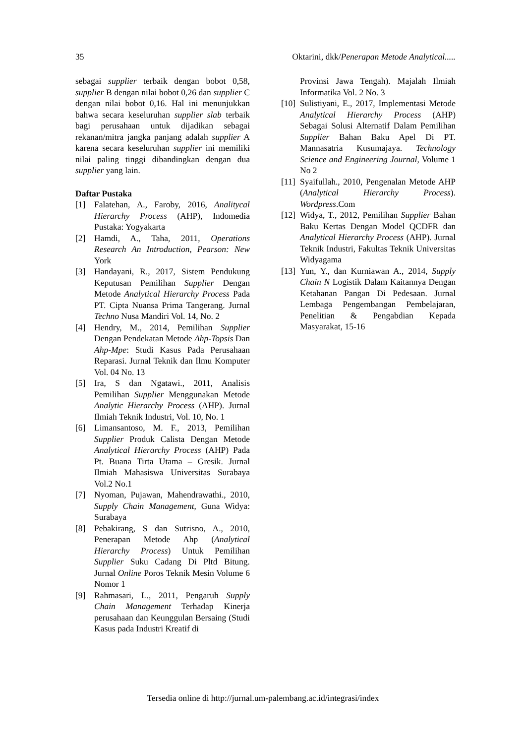35 Oktarini, dkk/Penerapan Metode Analytical.....
sebagai supplier terbaik dengan bobot 0,58, supplier B dengan nilai bobot 0,26 dan supplier C dengan nilai bobot 0,16. Hal ini menunjukkan bahwa secara keseluruhan supplier slab terbaik bagi perusahaan untuk dijadikan sebagai rekanan/mitra jangka panjang adalah supplier A karena secara keseluruhan supplier ini memiliki nilai paling tinggi dibandingkan dengan dua supplier yang lain.
Daftar Pustaka
[1] Falatehan, A., Faroby, 2016, Analitycal Hierarchy Process (AHP), Indomedia Pustaka: Yogyakarta
[2] Hamdi, A., Taha, 2011, Operations Research An Introduction, Pearson: New York
[3] Handayani, R., 2017, Sistem Pendukung Keputusan Pemilihan Supplier Dengan Metode Analytical Hierarchy Process Pada PT. Cipta Nuansa Prima Tangerang. Jurnal Techno Nusa Mandiri Vol. 14, No. 2
[4] Hendry, M., 2014, Pemilihan Supplier Dengan Pendekatan Metode Ahp-Topsis Dan Ahp-Mpe: Studi Kasus Pada Perusahaan Reparasi. Jurnal Teknik dan Ilmu Komputer Vol. 04 No. 13
[5] Ira, S dan Ngatawi., 2011, Analisis Pemilihan Supplier Menggunakan Metode Analytic Hierarchy Process (AHP). Jurnal Ilmiah Teknik Industri, Vol. 10, No. 1
[6] Limansantoso, M. F., 2013, Pemilihan Supplier Produk Calista Dengan Metode Analytical Hierarchy Process (AHP) Pada Pt. Buana Tirta Utama – Gresik. Jurnal Ilmiah Mahasiswa Universitas Surabaya Vol.2 No.1
[7] Nyoman, Pujawan, Mahendrawathi., 2010, Supply Chain Management, Guna Widya: Surabaya
[8] Pebakirang, S dan Sutrisno, A., 2010, Penerapan Metode Ahp (Analytical Hierarchy Process) Untuk Pemilihan Supplier Suku Cadang Di Pltd Bitung. Jurnal Online Poros Teknik Mesin Volume 6 Nomor 1
[9] Rahmasari, L., 2011, Pengaruh Supply Chain Management Terhadap Kinerja perusahaan dan Keunggulan Bersaing (Studi Kasus pada Industri Kreatif di
Provinsi Jawa Tengah). Majalah Ilmiah Informatika Vol. 2 No. 3
[10] Sulistiyani, E., 2017, Implementasi Metode Analytical Hierarchy Process (AHP) Sebagai Solusi Alternatif Dalam Pemilihan Supplier Bahan Baku Apel Di PT. Mannasatria Kusumajaya. Technology Science and Engineering Journal, Volume 1 No 2
[11] Syaifullah., 2010, Pengenalan Metode AHP (Analytical Hierarchy Process). Wordpress.Com
[12] Widya, T., 2012, Pemilihan Supplier Bahan Baku Kertas Dengan Model QCDFR dan Analytical Hierarchy Process (AHP). Jurnal Teknik Industri, Fakultas Teknik Universitas Widyagama
[13] Yun, Y., dan Kurniawan A., 2014, Supply Chain N Logistik Dalam Kaitannya Dengan Ketahanan Pangan Di Pedesaan. Jurnal Lembaga Pengembangan Pembelajaran, Penelitian & Pengabdian Kepada Masyarakat, 15-16
Tersedia online di http://jurnal.um-palembang.ac.id/integrasi/index